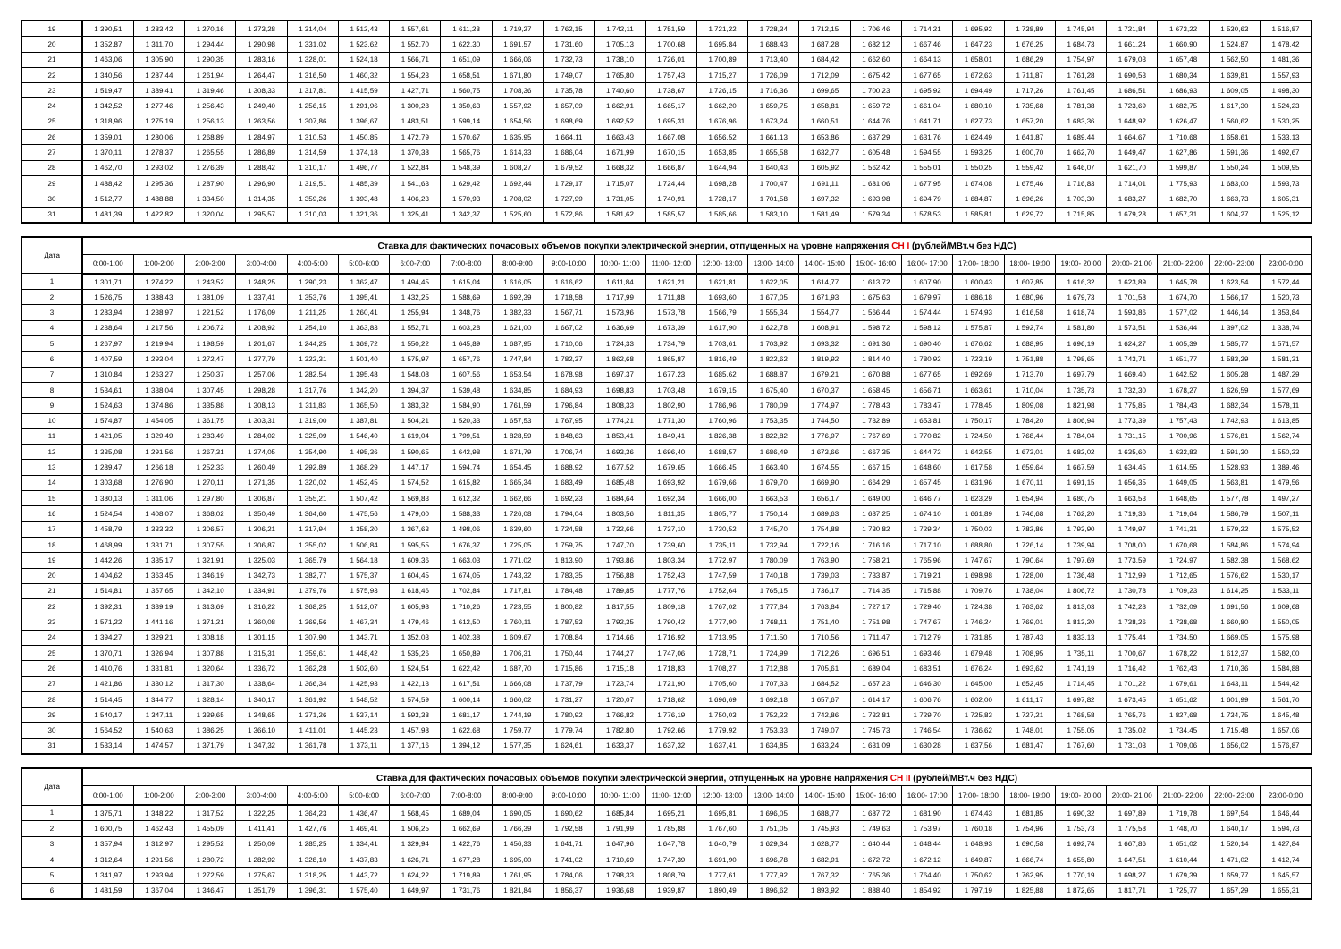| 19 | 1 390,51 | 1 283,42 | 1 270,16 | 1 273,28 | 1 314,04 | 1 512,43 | 1 557,61 | 1 611,28 | 1 719,27 | 1 762,15 | 1 742,11 | 1 751,59 | 1 721,22 | 1 728,34 | 1 712,15 | 1 706,46 | 1 714,21 | 1 695,92 | 1 738,89 | 1 745,94 | 1 721,84 | 1 673,22 | 1 530,63 | 1 516,87 |
| 20 | 1 352,87 | 1 311,70 | 1 294,44 | 1 290,98 | 1 331,02 | 1 523,62 | 1 552,70 | 1 622,30 | 1 691,57 | 1 731,60 | 1 705,13 | 1 700,68 | 1 695,84 | 1 688,43 | 1 687,28 | 1 682,12 | 1 667,46 | 1 647,23 | 1 676,25 | 1 684,73 | 1 661,24 | 1 660,90 | 1 524,87 | 1 478,42 |
| 21 | 1 463,06 | 1 305,90 | 1 290,35 | 1 283,16 | 1 328,01 | 1 524,18 | 1 566,71 | 1 651,09 | 1 666,06 | 1 732,73 | 1 738,10 | 1 726,01 | 1 700,89 | 1 713,40 | 1 684,42 | 1 662,60 | 1 664,13 | 1 658,01 | 1 686,29 | 1 754,97 | 1 679,03 | 1 657,48 | 1 562,50 | 1 481,36 |
| 22 | 1 340,56 | 1 287,44 | 1 261,94 | 1 264,47 | 1 316,50 | 1 460,32 | 1 554,23 | 1 658,51 | 1 671,80 | 1 749,07 | 1 765,80 | 1 757,43 | 1 715,27 | 1 726,09 | 1 712,09 | 1 675,42 | 1 677,65 | 1 672,63 | 1 711,87 | 1 761,28 | 1 690,53 | 1 680,34 | 1 639,81 | 1 557,93 |
| 23 | 1 519,47 | 1 389,41 | 1 319,46 | 1 308,33 | 1 317,81 | 1 415,59 | 1 427,71 | 1 560,75 | 1 708,36 | 1 735,78 | 1 740,60 | 1 738,67 | 1 726,15 | 1 716,36 | 1 699,65 | 1 700,23 | 1 695,92 | 1 694,49 | 1 717,26 | 1 761,45 | 1 686,51 | 1 686,93 | 1 609,05 | 1 498,30 |
| 24 | 1 342,52 | 1 277,46 | 1 256,43 | 1 249,40 | 1 256,15 | 1 291,96 | 1 300,28 | 1 350,63 | 1 557,92 | 1 657,09 | 1 662,91 | 1 665,17 | 1 662,20 | 1 659,75 | 1 658,81 | 1 659,72 | 1 661,04 | 1 680,10 | 1 735,68 | 1 781,38 | 1 723,69 | 1 682,75 | 1 617,30 | 1 524,23 |
| 25 | 1 318,96 | 1 275,19 | 1 256,13 | 1 263,56 | 1 307,86 | 1 396,67 | 1 483,51 | 1 599,14 | 1 654,56 | 1 698,69 | 1 692,52 | 1 695,31 | 1 676,96 | 1 673,24 | 1 660,51 | 1 644,76 | 1 641,71 | 1 627,73 | 1 657,20 | 1 683,36 | 1 648,92 | 1 626,47 | 1 560,62 | 1 530,25 |
| 26 | 1 359,01 | 1 280,06 | 1 268,89 | 1 284,97 | 1 310,53 | 1 450,85 | 1 472,79 | 1 570,67 | 1 635,95 | 1 664,11 | 1 663,43 | 1 667,08 | 1 656,52 | 1 661,13 | 1 653,86 | 1 637,29 | 1 631,76 | 1 624,49 | 1 641,87 | 1 689,44 | 1 664,67 | 1 710,68 | 1 658,61 | 1 533,13 |
| 27 | 1 370,11 | 1 278,37 | 1 265,55 | 1 286,89 | 1 314,59 | 1 374,18 | 1 370,38 | 1 565,76 | 1 614,33 | 1 686,04 | 1 671,99 | 1 670,15 | 1 653,85 | 1 655,58 | 1 632,77 | 1 605,48 | 1 594,55 | 1 593,25 | 1 600,70 | 1 662,70 | 1 649,47 | 1 627,86 | 1 591,36 | 1 492,67 |
| 28 | 1 462,70 | 1 293,02 | 1 276,39 | 1 288,42 | 1 310,17 | 1 496,77 | 1 522,84 | 1 548,39 | 1 608,27 | 1 679,52 | 1 668,32 | 1 666,87 | 1 644,94 | 1 640,43 | 1 605,92 | 1 562,42 | 1 555,01 | 1 550,25 | 1 559,42 | 1 646,07 | 1 621,70 | 1 599,87 | 1 550,24 | 1 509,95 |
| 29 | 1 488,42 | 1 295,36 | 1 287,90 | 1 296,90 | 1 319,51 | 1 485,39 | 1 541,63 | 1 629,42 | 1 692,44 | 1 729,17 | 1 715,07 | 1 724,44 | 1 698,28 | 1 700,47 | 1 691,11 | 1 681,06 | 1 677,95 | 1 674,08 | 1 675,46 | 1 716,83 | 1 714,01 | 1 775,93 | 1 683,00 | 1 593,73 |
| 30 | 1 512,77 | 1 488,88 | 1 334,50 | 1 314,35 | 1 359,26 | 1 393,48 | 1 406,23 | 1 570,93 | 1 708,02 | 1 727,99 | 1 731,05 | 1 740,91 | 1 728,17 | 1 701,58 | 1 697,32 | 1 693,98 | 1 694,79 | 1 684,87 | 1 696,26 | 1 703,30 | 1 683,27 | 1 682,70 | 1 663,73 | 1 605,31 |
| 31 | 1 481,39 | 1 422,82 | 1 320,04 | 1 295,57 | 1 310,03 | 1 321,36 | 1 325,41 | 1 342,37 | 1 525,60 | 1 572,86 | 1 581,62 | 1 585,57 | 1 585,66 | 1 583,10 | 1 581,49 | 1 579,34 | 1 578,53 | 1 585,81 | 1 629,72 | 1 715,85 | 1 679,28 | 1 657,31 | 1 604,27 | 1 525,12 |
| Дата | Ставка для фактических почасовых объемов покупки электрической энергии, отпущенных на уровне напряжения СН I (рублей/МВт.ч без НДС) | | | | | | | | | | | | | | | | | | | | | | | |
| --- | --- | --- | --- | --- | --- | --- | --- | --- | --- | --- | --- | --- | --- | --- | --- | --- | --- | --- | --- | --- | --- | --- | --- | --- |
| | 0:00-1:00 | 1:00-2:00 | 2:00-3:00 | 3:00-4:00 | 4:00-5:00 | 5:00-6:00 | 6:00-7:00 | 7:00-8:00 | 8:00-9:00 | 9:00-10:00 | 10:00- 11:00 | 11:00- 12:00 | 12:00- 13:00 | 13:00- 14:00 | 14:00- 15:00 | 15:00- 16:00 | 16:00- 17:00 | 17:00- 18:00 | 18:00- 19:00 | 19:00- 20:00 | 20:00- 21:00 | 21:00- 22:00 | 22:00- 23:00 | 23:00-0:00 |
| 1 | 1 301,71 | 1 274,22 | 1 243,52 | 1 248,25 | 1 290,23 | 1 362,47 | 1 494,45 | 1 615,04 | 1 616,05 | 1 616,62 | 1 611,84 | 1 621,21 | 1 621,81 | 1 622,05 | 1 614,77 | 1 613,72 | 1 607,90 | 1 600,43 | 1 607,85 | 1 616,32 | 1 623,89 | 1 645,78 | 1 623,54 | 1 572,44 |
| 2 | 1 526,75 | 1 388,43 | 1 381,09 | 1 337,41 | 1 353,76 | 1 395,41 | 1 432,25 | 1 588,69 | 1 692,39 | 1 718,58 | 1 717,99 | 1 711,88 | 1 693,60 | 1 677,05 | 1 671,93 | 1 675,63 | 1 679,97 | 1 686,18 | 1 680,96 | 1 679,73 | 1 701,58 | 1 674,70 | 1 566,17 | 1 520,73 |
| 3 | 1 283,94 | 1 238,97 | 1 221,52 | 1 176,09 | 1 211,25 | 1 260,41 | 1 255,94 | 1 348,76 | 1 382,33 | 1 567,71 | 1 573,96 | 1 573,78 | 1 566,79 | 1 555,34 | 1 554,77 | 1 566,44 | 1 574,44 | 1 574,93 | 1 616,58 | 1 618,74 | 1 593,86 | 1 577,02 | 1 446,14 | 1 353,84 |
| 4 | 1 238,64 | 1 217,56 | 1 206,72 | 1 208,92 | 1 254,10 | 1 363,83 | 1 552,71 | 1 603,28 | 1 621,00 | 1 667,02 | 1 636,69 | 1 673,39 | 1 617,90 | 1 622,78 | 1 608,91 | 1 598,72 | 1 598,12 | 1 575,87 | 1 592,74 | 1 581,80 | 1 573,51 | 1 536,44 | 1 397,02 | 1 338,74 |
| 5 | 1 267,97 | 1 219,94 | 1 198,59 | 1 201,67 | 1 244,25 | 1 369,72 | 1 550,22 | 1 645,89 | 1 687,95 | 1 710,06 | 1 724,33 | 1 734,79 | 1 703,61 | 1 703,92 | 1 693,32 | 1 691,36 | 1 690,40 | 1 676,62 | 1 688,95 | 1 696,19 | 1 624,27 | 1 605,39 | 1 585,77 | 1 571,57 |
| 6 | 1 407,59 | 1 293,04 | 1 272,47 | 1 277,79 | 1 322,31 | 1 501,40 | 1 575,97 | 1 657,76 | 1 747,84 | 1 782,37 | 1 862,68 | 1 865,87 | 1 816,49 | 1 822,62 | 1 819,92 | 1 814,40 | 1 780,92 | 1 723,19 | 1 751,88 | 1 798,65 | 1 743,71 | 1 651,77 | 1 583,29 | 1 581,31 |
| 7 | 1 310,84 | 1 263,27 | 1 250,37 | 1 257,06 | 1 282,54 | 1 395,48 | 1 548,08 | 1 607,56 | 1 653,54 | 1 678,98 | 1 697,37 | 1 677,23 | 1 685,62 | 1 688,87 | 1 679,21 | 1 670,88 | 1 677,65 | 1 692,69 | 1 713,70 | 1 697,79 | 1 669,40 | 1 642,52 | 1 605,28 | 1 487,29 |
| 8 | 1 534,61 | 1 338,04 | 1 307,45 | 1 298,28 | 1 317,76 | 1 342,20 | 1 394,37 | 1 539,48 | 1 634,85 | 1 684,93 | 1 698,83 | 1 703,48 | 1 679,15 | 1 675,40 | 1 670,37 | 1 658,45 | 1 656,71 | 1 663,61 | 1 710,04 | 1 735,73 | 1 732,30 | 1 678,27 | 1 626,59 | 1 577,69 |
| 9 | 1 524,63 | 1 374,86 | 1 335,88 | 1 308,13 | 1 311,83 | 1 365,50 | 1 383,32 | 1 584,90 | 1 761,59 | 1 796,84 | 1 808,33 | 1 802,90 | 1 786,96 | 1 780,09 | 1 774,97 | 1 778,43 | 1 783,47 | 1 778,45 | 1 809,08 | 1 821,98 | 1 775,85 | 1 784,43 | 1 682,34 | 1 578,11 |
| 10 | 1 574,87 | 1 454,05 | 1 361,75 | 1 303,31 | 1 319,00 | 1 387,81 | 1 504,21 | 1 520,33 | 1 657,53 | 1 767,95 | 1 774,21 | 1 771,30 | 1 760,96 | 1 753,35 | 1 744,50 | 1 732,89 | 1 653,81 | 1 750,17 | 1 784,20 | 1 806,94 | 1 773,39 | 1 757,43 | 1 742,93 | 1 613,85 |
| 11 | 1 421,05 | 1 329,49 | 1 283,49 | 1 284,02 | 1 325,09 | 1 546,40 | 1 619,04 | 1 799,51 | 1 828,59 | 1 848,63 | 1 853,41 | 1 849,41 | 1 826,38 | 1 822,82 | 1 776,97 | 1 767,69 | 1 770,82 | 1 724,50 | 1 768,44 | 1 784,04 | 1 731,15 | 1 700,96 | 1 576,81 | 1 562,74 |
| 12 | 1 335,08 | 1 291,56 | 1 267,31 | 1 274,05 | 1 354,90 | 1 495,36 | 1 590,65 | 1 642,98 | 1 671,79 | 1 706,74 | 1 693,36 | 1 696,40 | 1 688,57 | 1 686,49 | 1 673,66 | 1 667,35 | 1 644,72 | 1 642,55 | 1 673,01 | 1 682,02 | 1 635,60 | 1 632,83 | 1 591,30 | 1 550,23 |
| 13 | 1 289,47 | 1 266,18 | 1 252,33 | 1 260,49 | 1 292,89 | 1 368,29 | 1 447,17 | 1 594,74 | 1 654,45 | 1 688,92 | 1 677,52 | 1 679,65 | 1 666,45 | 1 663,40 | 1 674,55 | 1 667,15 | 1 648,60 | 1 617,58 | 1 659,64 | 1 667,59 | 1 634,45 | 1 614,55 | 1 528,93 | 1 389,46 |
| 14 | 1 303,68 | 1 276,90 | 1 270,11 | 1 271,35 | 1 320,02 | 1 452,45 | 1 574,52 | 1 615,82 | 1 665,34 | 1 683,49 | 1 685,48 | 1 693,92 | 1 679,66 | 1 679,70 | 1 669,90 | 1 664,29 | 1 657,45 | 1 631,96 | 1 670,11 | 1 691,15 | 1 656,35 | 1 649,05 | 1 563,81 | 1 479,56 |
| 15 | 1 380,13 | 1 311,06 | 1 297,80 | 1 306,87 | 1 355,21 | 1 507,42 | 1 569,83 | 1 612,32 | 1 662,66 | 1 692,23 | 1 684,64 | 1 692,34 | 1 666,00 | 1 663,53 | 1 656,17 | 1 649,00 | 1 646,77 | 1 623,29 | 1 654,94 | 1 680,75 | 1 663,53 | 1 648,65 | 1 577,78 | 1 497,27 |
| 16 | 1 524,54 | 1 408,07 | 1 368,02 | 1 350,49 | 1 364,60 | 1 475,56 | 1 479,00 | 1 588,33 | 1 726,08 | 1 794,04 | 1 803,56 | 1 811,35 | 1 805,77 | 1 750,14 | 1 689,63 | 1 687,25 | 1 674,10 | 1 661,89 | 1 746,68 | 1 762,20 | 1 719,36 | 1 719,64 | 1 586,79 | 1 507,11 |
| 17 | 1 458,79 | 1 333,32 | 1 306,57 | 1 306,21 | 1 317,94 | 1 358,20 | 1 367,63 | 1 498,06 | 1 639,60 | 1 724,58 | 1 732,66 | 1 737,10 | 1 730,52 | 1 745,70 | 1 754,88 | 1 730,82 | 1 729,34 | 1 750,03 | 1 782,86 | 1 793,90 | 1 749,97 | 1 741,31 | 1 579,22 | 1 575,52 |
| 18 | 1 468,99 | 1 331,71 | 1 307,55 | 1 306,87 | 1 355,02 | 1 506,84 | 1 595,55 | 1 676,37 | 1 725,05 | 1 759,75 | 1 747,70 | 1 739,60 | 1 735,11 | 1 732,94 | 1 722,16 | 1 716,16 | 1 717,10 | 1 688,80 | 1 726,14 | 1 739,94 | 1 708,00 | 1 670,68 | 1 584,86 | 1 574,94 |
| 19 | 1 442,26 | 1 335,17 | 1 321,91 | 1 325,03 | 1 365,79 | 1 564,18 | 1 609,36 | 1 663,03 | 1 771,02 | 1 813,90 | 1 793,86 | 1 803,34 | 1 772,97 | 1 780,09 | 1 763,90 | 1 758,21 | 1 765,96 | 1 747,67 | 1 790,64 | 1 797,69 | 1 773,59 | 1 724,97 | 1 582,38 | 1 568,62 |
| 20 | 1 404,62 | 1 363,45 | 1 346,19 | 1 342,73 | 1 382,77 | 1 575,37 | 1 604,45 | 1 674,05 | 1 743,32 | 1 783,35 | 1 756,88 | 1 752,43 | 1 747,59 | 1 740,18 | 1 739,03 | 1 733,87 | 1 719,21 | 1 698,98 | 1 728,00 | 1 736,48 | 1 712,99 | 1 712,65 | 1 576,62 | 1 530,17 |
| 21 | 1 514,81 | 1 357,65 | 1 342,10 | 1 334,91 | 1 379,76 | 1 575,93 | 1 618,46 | 1 702,84 | 1 717,81 | 1 784,48 | 1 789,85 | 1 777,76 | 1 752,64 | 1 765,15 | 1 736,17 | 1 714,35 | 1 715,88 | 1 709,76 | 1 738,04 | 1 806,72 | 1 730,78 | 1 709,23 | 1 614,25 | 1 533,11 |
| 22 | 1 392,31 | 1 339,19 | 1 313,69 | 1 316,22 | 1 368,25 | 1 512,07 | 1 605,98 | 1 710,26 | 1 723,55 | 1 800,82 | 1 817,55 | 1 809,18 | 1 767,02 | 1 777,84 | 1 763,84 | 1 727,17 | 1 729,40 | 1 724,38 | 1 763,62 | 1 813,03 | 1 742,28 | 1 732,09 | 1 691,56 | 1 609,68 |
| 23 | 1 571,22 | 1 441,16 | 1 371,21 | 1 360,08 | 1 369,56 | 1 467,34 | 1 479,46 | 1 612,50 | 1 760,11 | 1 787,53 | 1 792,35 | 1 790,42 | 1 777,90 | 1 768,11 | 1 751,40 | 1 751,98 | 1 747,67 | 1 746,24 | 1 769,01 | 1 813,20 | 1 738,26 | 1 738,68 | 1 660,80 | 1 550,05 |
| 24 | 1 394,27 | 1 329,21 | 1 308,18 | 1 301,15 | 1 307,90 | 1 343,71 | 1 352,03 | 1 402,38 | 1 609,67 | 1 708,84 | 1 714,66 | 1 716,92 | 1 713,95 | 1 711,50 | 1 710,56 | 1 711,47 | 1 712,79 | 1 731,85 | 1 787,43 | 1 833,13 | 1 775,44 | 1 734,50 | 1 669,05 | 1 575,98 |
| 25 | 1 370,71 | 1 326,94 | 1 307,88 | 1 315,31 | 1 359,61 | 1 448,42 | 1 535,26 | 1 650,89 | 1 706,31 | 1 750,44 | 1 744,27 | 1 747,06 | 1 728,71 | 1 724,99 | 1 712,26 | 1 696,51 | 1 693,46 | 1 679,48 | 1 708,95 | 1 735,11 | 1 700,67 | 1 678,22 | 1 612,37 | 1 582,00 |
| 26 | 1 410,76 | 1 331,81 | 1 320,64 | 1 336,72 | 1 362,28 | 1 502,60 | 1 524,54 | 1 622,42 | 1 687,70 | 1 715,86 | 1 715,18 | 1 718,83 | 1 708,27 | 1 712,88 | 1 705,61 | 1 689,04 | 1 683,51 | 1 676,24 | 1 693,62 | 1 741,19 | 1 716,42 | 1 762,43 | 1 710,36 | 1 584,88 |
| 27 | 1 421,86 | 1 330,12 | 1 317,30 | 1 338,64 | 1 366,34 | 1 425,93 | 1 422,13 | 1 617,51 | 1 666,08 | 1 737,79 | 1 723,74 | 1 721,90 | 1 705,60 | 1 707,33 | 1 684,52 | 1 657,23 | 1 646,30 | 1 645,00 | 1 652,45 | 1 714,45 | 1 701,22 | 1 679,61 | 1 643,11 | 1 544,42 |
| 28 | 1 514,45 | 1 344,77 | 1 328,14 | 1 340,17 | 1 361,92 | 1 548,52 | 1 574,59 | 1 600,14 | 1 660,02 | 1 731,27 | 1 720,07 | 1 718,62 | 1 696,69 | 1 692,18 | 1 657,67 | 1 614,17 | 1 606,76 | 1 602,00 | 1 611,17 | 1 697,82 | 1 673,45 | 1 651,62 | 1 601,99 | 1 561,70 |
| 29 | 1 540,17 | 1 347,11 | 1 339,65 | 1 348,65 | 1 371,26 | 1 537,14 | 1 593,38 | 1 681,17 | 1 744,19 | 1 780,92 | 1 766,82 | 1 776,19 | 1 750,03 | 1 752,22 | 1 742,86 | 1 732,81 | 1 729,70 | 1 725,83 | 1 727,21 | 1 768,58 | 1 765,76 | 1 827,68 | 1 734,75 | 1 645,48 |
| 30 | 1 564,52 | 1 540,63 | 1 386,25 | 1 366,10 | 1 411,01 | 1 445,23 | 1 457,98 | 1 622,68 | 1 759,77 | 1 779,74 | 1 782,80 | 1 792,66 | 1 779,92 | 1 753,33 | 1 749,07 | 1 745,73 | 1 746,54 | 1 736,62 | 1 748,01 | 1 755,05 | 1 735,02 | 1 734,45 | 1 715,48 | 1 657,06 |
| 31 | 1 533,14 | 1 474,57 | 1 371,79 | 1 347,32 | 1 361,78 | 1 373,11 | 1 377,16 | 1 394,12 | 1 577,35 | 1 624,61 | 1 633,37 | 1 637,32 | 1 637,41 | 1 634,85 | 1 633,24 | 1 631,09 | 1 630,28 | 1 637,56 | 1 681,47 | 1 767,60 | 1 731,03 | 1 709,06 | 1 656,02 | 1 576,87 |
| Дата | Ставка для фактических почасовых объемов покупки электрической энергии, отпущенных на уровне напряжения СН II (рублей/МВт.ч без НДС) | | | | | | | | | | | | | | | | | | | | | | | |
| --- | --- | --- | --- | --- | --- | --- | --- | --- | --- | --- | --- | --- | --- | --- | --- | --- | --- | --- | --- | --- | --- | --- | --- | --- |
| | 0:00-1:00 | 1:00-2:00 | 2:00-3:00 | 3:00-4:00 | 4:00-5:00 | 5:00-6:00 | 6:00-7:00 | 7:00-8:00 | 8:00-9:00 | 9:00-10:00 | 10:00- 11:00 | 11:00- 12:00 | 12:00- 13:00 | 13:00- 14:00 | 14:00- 15:00 | 15:00- 16:00 | 16:00- 17:00 | 17:00- 18:00 | 18:00- 19:00 | 19:00- 20:00 | 20:00- 21:00 | 21:00- 22:00 | 22:00- 23:00 | 23:00-0:00 |
| 1 | 1 375,71 | 1 348,22 | 1 317,52 | 1 322,25 | 1 364,23 | 1 436,47 | 1 568,45 | 1 689,04 | 1 690,05 | 1 690,62 | 1 685,84 | 1 695,21 | 1 695,81 | 1 696,05 | 1 688,77 | 1 687,72 | 1 681,90 | 1 674,43 | 1 681,85 | 1 690,32 | 1 697,89 | 1 719,78 | 1 697,54 | 1 646,44 |
| 2 | 1 600,75 | 1 462,43 | 1 455,09 | 1 411,41 | 1 427,76 | 1 469,41 | 1 506,25 | 1 662,69 | 1 766,39 | 1 792,58 | 1 791,99 | 1 785,88 | 1 767,60 | 1 751,05 | 1 745,93 | 1 749,63 | 1 753,97 | 1 760,18 | 1 754,96 | 1 753,73 | 1 775,58 | 1 748,70 | 1 640,17 | 1 594,73 |
| 3 | 1 357,94 | 1 312,97 | 1 295,52 | 1 250,09 | 1 285,25 | 1 334,41 | 1 329,94 | 1 422,76 | 1 456,33 | 1 641,71 | 1 647,96 | 1 647,78 | 1 640,79 | 1 629,34 | 1 628,77 | 1 640,44 | 1 648,44 | 1 648,93 | 1 690,58 | 1 692,74 | 1 667,86 | 1 651,02 | 1 520,14 | 1 427,84 |
| 4 | 1 312,64 | 1 291,56 | 1 280,72 | 1 282,92 | 1 328,10 | 1 437,83 | 1 626,71 | 1 677,28 | 1 695,00 | 1 741,02 | 1 710,69 | 1 747,39 | 1 691,90 | 1 696,78 | 1 682,91 | 1 672,72 | 1 672,12 | 1 649,87 | 1 666,74 | 1 655,80 | 1 647,51 | 1 610,44 | 1 471,02 | 1 412,74 |
| 5 | 1 341,97 | 1 293,94 | 1 272,59 | 1 275,67 | 1 318,25 | 1 443,72 | 1 624,22 | 1 719,89 | 1 761,95 | 1 784,06 | 1 798,33 | 1 808,79 | 1 777,61 | 1 777,92 | 1 767,32 | 1 765,36 | 1 764,40 | 1 750,62 | 1 762,95 | 1 770,19 | 1 698,27 | 1 679,39 | 1 659,77 | 1 645,57 |
| 6 | 1 481,59 | 1 367,04 | 1 346,47 | 1 351,79 | 1 396,31 | 1 575,40 | 1 649,97 | 1 731,76 | 1 821,84 | 1 856,37 | 1 936,68 | 1 939,87 | 1 890,49 | 1 896,62 | 1 893,92 | 1 888,40 | 1 854,92 | 1 797,19 | 1 825,88 | 1 872,65 | 1 817,71 | 1 725,77 | 1 657,29 | 1 655,31 |